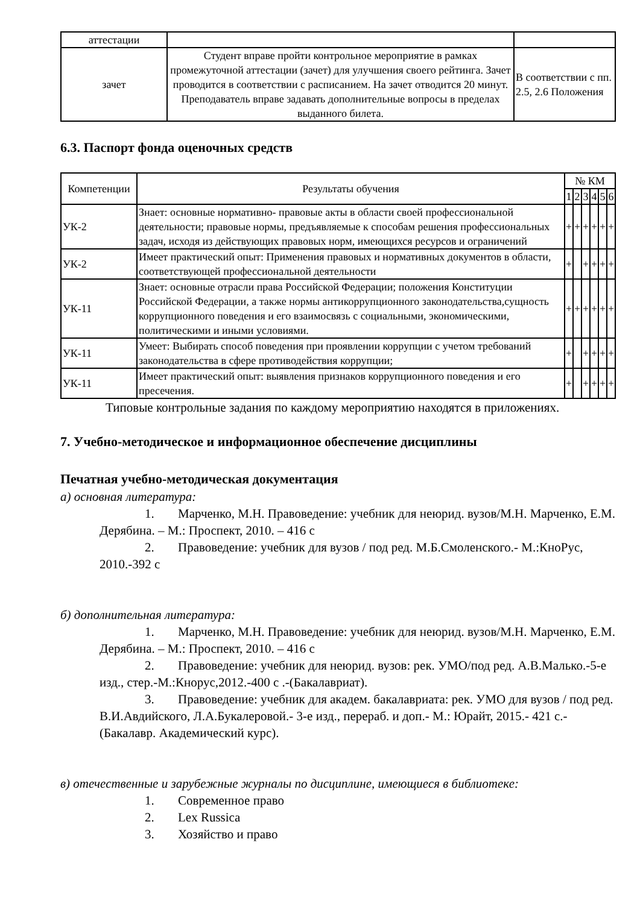| аттестации | | |
| зачет | Студент вправе пройти контрольное мероприятие в рамках промежуточной аттестации (зачет) для улучшения своего рейтинга. Зачет проводится в соответствии с расписанием. На зачет отводится 20 минут. Преподаватель вправе задавать дополнительные вопросы в пределах выданного билета. | В соответствии с пп. 2.5, 2.6 Положения |
6.3. Паспорт фонда оценочных средств
| Компетенции | Результаты обучения | № КМ | | | | | |
| --- | --- | --- | --- | --- | --- | --- | --- |
| | | 1 | 2 | 3 | 4 | 5 | 6 |
| УК-2 | Знает: основные нормативно- правовые акты в области своей профессиональной деятельности; правовые нормы, предъявляемые к способам решения профессиональных задач, исходя из действующих правовых норм, имеющихся ресурсов и ограничений | + | + | + | + | + | + |
| УК-2 | Имеет практический опыт: Применения правовых и нормативных документов в области, соответствующей профессиональной деятельности | + | | + | + | + | + |
| УК-11 | Знает: основные отрасли права Российской Федерации; положения Конституции Российской Федерации, а также нормы антикоррупционного законодательства,сущность коррупционного поведения и его взаимосвязь с социальными, экономическими, политическими и иными условиями. | + | + | + | + | + | + |
| УК-11 | Умеет: Выбирать способ поведения при проявлении коррупции с учетом требований законодательства в сфере противодействия коррупции; | + | | + | + | + | + |
| УК-11 | Имеет практический опыт: выявления признаков коррупционного поведения и его пресечения. | + | | + | + | + | + |
Типовые контрольные задания по каждому мероприятию находятся в приложениях.
7. Учебно-методическое и информационное обеспечение дисциплины
Печатная учебно-методическая документация
а) основная литература:
1. Марченко, М.Н. Правоведение: учебник для неюрид. вузов/М.Н. Марченко, Е.М. Дерябина. – М.: Проспект, 2010. – 416 с
2. Правоведение: учебник для вузов / под ред. М.Б.Смоленского.- М.:КноРус, 2010.-392 с
б) дополнительная литература:
1. Марченко, М.Н. Правоведение: учебник для неюрид. вузов/М.Н. Марченко, Е.М. Дерябина. – М.: Проспект, 2010. – 416 с
2. Правоведение: учебник для неюрид. вузов: рек. УМО/под ред. А.В.Малько.-5-е изд., стер.-М.:Кнорус,2012.-400 с .-(Бакалавриат).
3. Правоведение: учебник для академ. бакалавриата: рек. УМО для вузов / под ред. В.И.Авдийского, Л.А.Букалеровой.- 3-е изд., перераб. и доп.- М.: Юрайт, 2015.- 421 с.- (Бакалавр. Академический курс).
в) отечественные и зарубежные журналы по дисциплине, имеющиеся в библиотеке:
1. Современное право
2. Lex Russica
3. Хозяйство и право